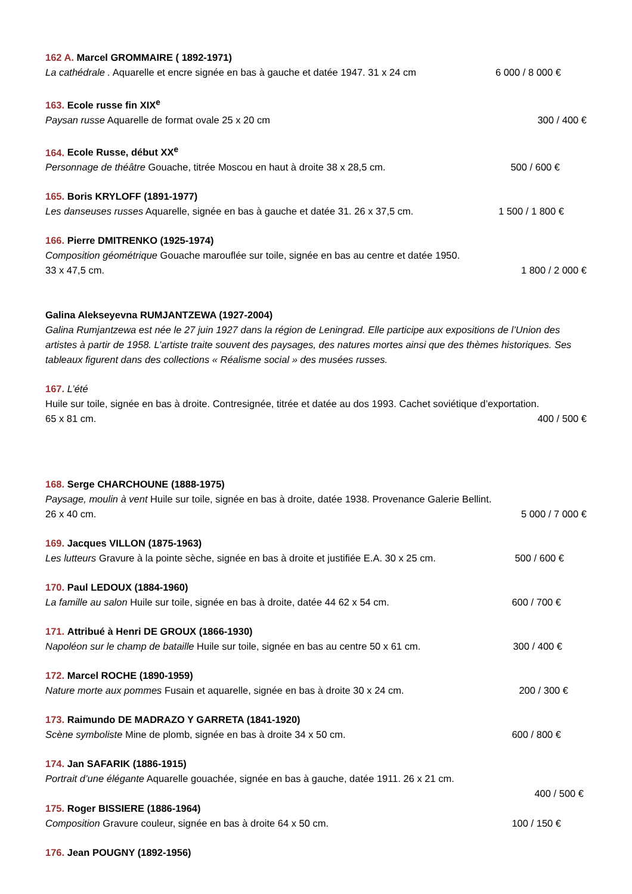162 A. Marcel GROMMAIRE ( 1892-1971)
La cathédrale . Aquarelle et encre signée en bas à gauche et datée 1947. 31 x 24 cm 6 000 / 8 000 €
163. Ecole russe fin XIX<sup>e</sup>
Paysan russe Aquarelle de format ovale 25 x 20 cm 300 / 400 €
164. Ecole Russe, début XX<sup>e</sup>
Personnage de théâtre Gouache, titrée Moscou en haut à droite 38 x 28,5 cm. 500 / 600 €
165. Boris KRYLOFF (1891-1977)
Les danseuses russes Aquarelle, signée en bas à gauche et datée 31. 26 x 37,5 cm. 1 500 / 1 800 €
166. Pierre DMITRENKO (1925-1974)
Composition géométrique Gouache marouflée sur toile, signée en bas au centre et datée 1950.
33 x 47,5 cm. 1 800 / 2 000 €
Galina Alekseyevna RUMJANTZEWA (1927-2004)
Galina Rumjantzewa est née le 27 juin 1927 dans la région de Leningrad. Elle participe aux expositions de l’Union des artistes à partir de 1958. L’artiste traite souvent des paysages, des natures mortes ainsi que des thèmes historiques. Ses tableaux figurent dans des collections « Réalisme social » des musées russes.
167. L’été
Huile sur toile, signée en bas à droite. Contresignée, titrée et datée au dos 1993. Cachet soviétique d’exportation.
65 x 81 cm. 400 / 500 €
168. Serge CHARCHOUNE (1888-1975)
Paysage, moulin à vent Huile sur toile, signée en bas à droite, datée 1938. Provenance Galerie Bellint.
26 x 40 cm. 5 000 / 7 000 €
169. Jacques VILLON (1875-1963)
Les lutteurs Gravure à la pointe sèche, signée en bas à droite et justifiée E.A. 30 x 25 cm. 500 / 600 €
170. Paul LEDOUX (1884-1960)
La famille au salon Huile sur toile, signée en bas à droite, datée 44 62 x 54 cm. 600 / 700 €
171. Attribué à Henri DE GROUX (1866-1930)
Napoléon sur le champ de bataille Huile sur toile, signée en bas au centre 50 x 61 cm. 300 / 400 €
172. Marcel ROCHE (1890-1959)
Nature morte aux pommes Fusain et aquarelle, signée en bas à droite 30 x 24 cm. 200 / 300 €
173. Raimundo DE MADRAZO Y GARRETA (1841-1920)
Scène symboliste Mine de plomb, signée en bas à droite 34 x 50 cm. 600 / 800 €
174. Jan SAFARIK (1886-1915)
Portrait d’une élégante Aquarelle gouachée, signée en bas à gauche, datée 1911. 26 x 21 cm.
400 / 500 €
175. Roger BISSIERE (1886-1964)
Composition Gravure couleur, signée en bas à droite 64 x 50 cm. 100 / 150 €
176. Jean POUGNY (1892-1956)